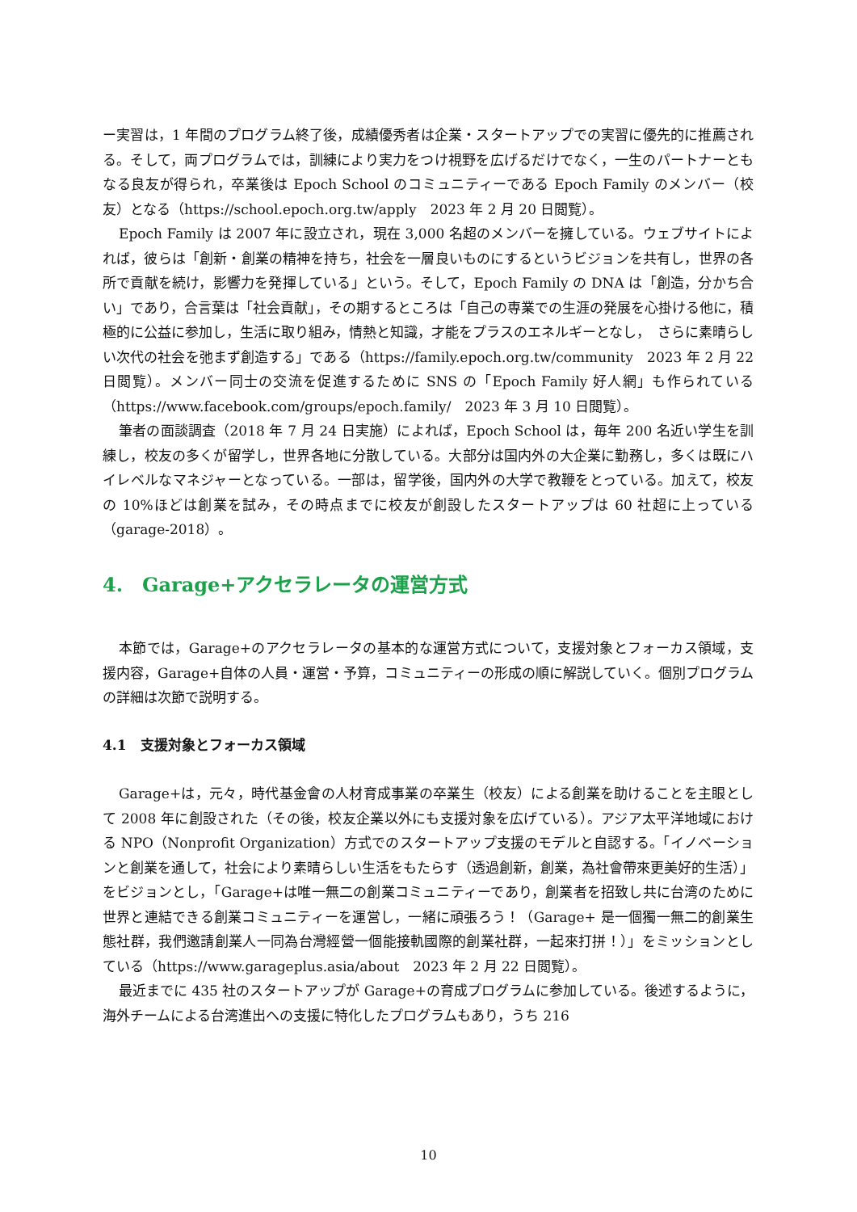ー実習は，1 年間のプログラム終了後，成績優秀者は企業・スタートアップでの実習に優先的に推薦される。そして，両プログラムでは，訓練により実力をつけ視野を広げるだけでなく，一生のパートナーともなる良友が得られ，卒業後は Epoch School のコミュニティーである Epoch Family のメンバー（校友）となる（https://school.epoch.org.tw/apply　2023 年 2 月 20 日閲覧）。
Epoch Family は 2007 年に設立され，現在 3,000 名超のメンバーを擁している。ウェブサイトによれば，彼らは「創新・創業の精神を持ち，社会を一層良いものにするというビジョンを共有し，世界の各所で貢献を続け，影響力を発揮している」という。そして，Epoch Family の DNA は「創造，分かち合い」であり，合言葉は「社会貢献」，その期するところは「自己の専業での生涯の発展を心掛ける他に，積極的に公益に参加し，生活に取り組み，情熱と知識，才能をプラスのエネルギーとなし，　さらに素晴らしい次代の社会を弛まず創造する」である（https://family.epoch.org.tw/community　2023 年 2 月 22 日閲覧）。メンバー同士の交流を促進するために SNS の「Epoch Family 好人網」も作られている（https://www.facebook.com/groups/epoch.family/　2023 年 3 月 10 日閲覧）。
筆者の面談調査（2018 年 7 月 24 日実施）によれば，Epoch School は，毎年 200 名近い学生を訓練し，校友の多くが留学し，世界各地に分散している。大部分は国内外の大企業に勤務し，多くは既にハイレベルなマネジャーとなっている。一部は，留学後，国内外の大学で教鞭をとっている。加えて，校友の 10%ほどは創業を試み，その時点までに校友が創設したスタートアップは 60 社超に上っている（garage-2018）。
4.　Garage+アクセラレータの運営方式
本節では，Garage+のアクセラレータの基本的な運営方式について，支援対象とフォーカス領域，支援内容，Garage+自体の人員・運営・予算，コミュニティーの形成の順に解説していく。個別プログラムの詳細は次節で説明する。
4.1　支援対象とフォーカス領域
Garage+は，元々，時代基金會の人材育成事業の卒業生（校友）による創業を助けることを主眼として 2008 年に創設された（その後，校友企業以外にも支援対象を広げている）。アジア太平洋地域における NPO（Nonprofit Organization）方式でのスタートアップ支援のモデルと自認する。「イノベーションと創業を通して，社会により素晴らしい生活をもたらす（透過創新，創業，為社會帶來更美好的生活）」をビジョンとし，「Garage+は唯一無二の創業コミュニティーであり，創業者を招致し共に台湾のために世界と連結できる創業コミュニティーを運営し，一緒に頑張ろう！（Garage+ 是一個獨一無二的創業生態社群，我們邀請創業人一同為台灣經營一個能接軌國際的創業社群，一起來打拼！）」をミッションとしている（https://www.garageplus.asia/about　2023 年 2 月 22 日閲覧）。
最近までに 435 社のスタートアップが Garage+の育成プログラムに参加している。後述するように，海外チームによる台湾進出への支援に特化したプログラムもあり，うち 216
10